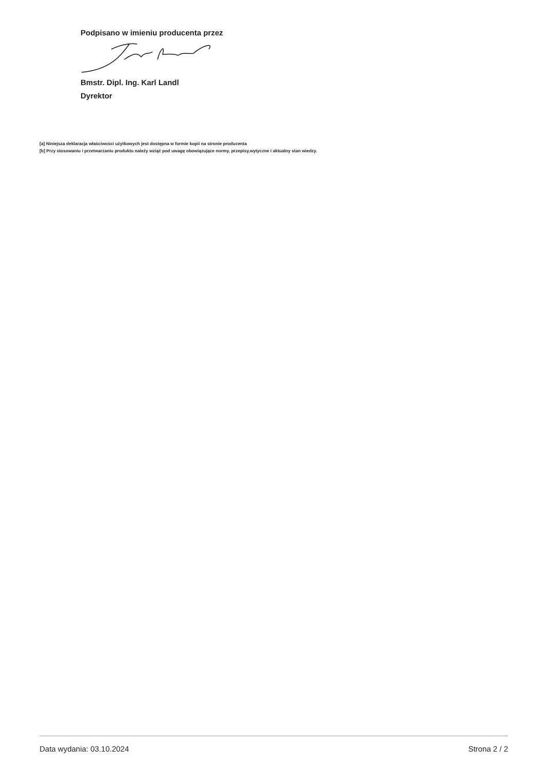Podpisano w imieniu producenta przez
Bmstr. Dipl. Ing. Karl Landl
Dyrektor
[a] Niniejsza deklaracja właściwości użytkowych jest dostępna w formie kopii na stronie producenta
[b] Przy stosowaniu i przetwarzaniu produktu należy wziąć pod uwagę obowiązujące normy, przepisy,wytyczne i aktualny stan wiedzy.
Data wydania: 03.10.2024 Strona 2 / 2